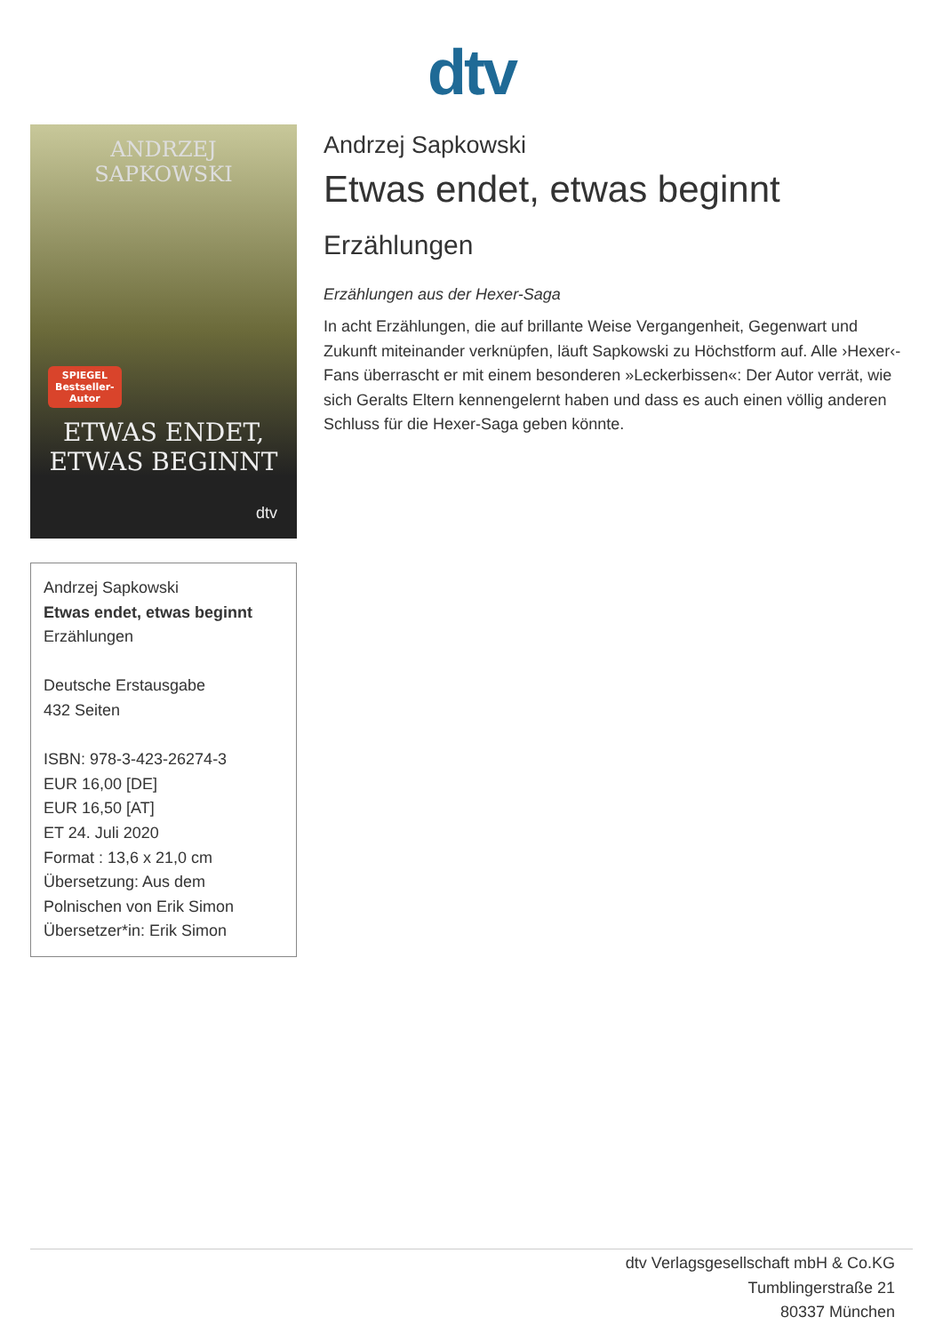dtv
ANDRZEJ
SAPKOWSKI
SPIEGEL
Bestseller-
Autor
ETWAS ENDET,
ETWAS BEGINNT
dtv
Andrzej Sapkowski
Etwas endet, etwas beginnt
Erzählungen
Deutsche Erstausgabe
432 Seiten
ISBN: 978-3-423-26274-3
EUR 16,00 [DE]
EUR 16,50 [AT]
ET 24. Juli 2020
Format : 13,6 x 21,0 cm
Übersetzung: Aus dem Polnischen von Erik Simon
Übersetzer*in: Erik Simon
Andrzej Sapkowski
Etwas endet, etwas beginnt
Erzählungen
Erzählungen aus der Hexer-Saga
In acht Erzählungen, die auf brillante Weise Vergangenheit, Gegenwart und Zukunft miteinander verknüpfen, läuft Sapkowski zu Höchstform auf. Alle ›Hexer‹-Fans überrascht er mit einem besonderen »Leckerbissen«: Der Autor verrät, wie sich Geralts Eltern kennengelernt haben und dass es auch einen völlig anderen Schluss für die Hexer-Saga geben könnte.
dtv Verlagsgesellschaft mbH & Co.KG
Tumblingerstraße 21
80337 München